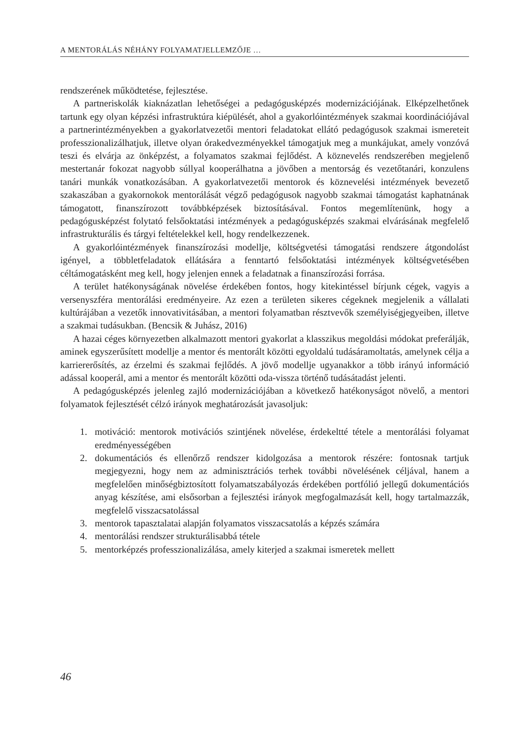A MENTORÁLÁS NÉHÁNY FOLYAMATJELLEMZŐJE …
rendszerének működtetése, fejlesztése.
A partneriskolák kiaknázatlan lehetőségei a pedagógusképzés modernizációjának. Elképzelhetőnek tartunk egy olyan képzési infrastruktúra kiépülését, ahol a gyakorlóintézmények szakmai koordinációjával a partnerintézményekben a gyakorlatvezetői mentori feladatokat ellátó pedagógusok szakmai ismereteit professzionalizálhatjuk, illetve olyan órakedvezményekkel támogatjuk meg a munkájukat, amely vonzóvá teszi és elvárja az önképzést, a folyamatos szakmai fejlődést. A köznevelés rendszerében megjelenő mestertanár fokozat nagyobb súllyal kooperálhatna a jövőben a mentorság és vezetőtanári, konzulens tanári munkák vonatkozásában. A gyakorlatvezetői mentorok és köznevelési intézmények bevezető szakaszában a gyakornokok mentorálását végző pedagógusok nagyobb szakmai támogatást kaphatnának támogatott, finanszírozott továbbképzések biztosításával. Fontos megemlítenünk, hogy a pedagógusképzést folytató felsőoktatási intézmények a pedagógusképzés szakmai elvárásának megfelelő infrastrukturális és tárgyi feltételekkel kell, hogy rendelkezzenek.
A gyakorlóintézmények finanszírozási modellje, költségvetési támogatási rendszere átgondolást igényel, a többletfeladatok ellátására a fenntartó felsőoktatási intézmények költségvetésében céltámogatásként meg kell, hogy jelenjen ennek a feladatnak a finanszírozási forrása.
A terület hatékonyságának növelése érdekében fontos, hogy kitekintéssel bírjunk cégek, vagyis a versenyszféra mentorálási eredményeire. Az ezen a területen sikeres cégeknek megjelenik a vállalati kultúrájában a vezetők innovativitásában, a mentori folyamatban résztvevők személyiségjegyeiben, illetve a szakmai tudásukban. (Bencsik & Juhász, 2016)
A hazai céges környezetben alkalmazott mentori gyakorlat a klasszikus megoldási módokat preferálják, aminek egyszerűsített modellje a mentor és mentorált közötti egyoldalú tudásáramoltatás, amelynek célja a karriererősítés, az érzelmi és szakmai fejlődés. A jövő modellje ugyanakkor a több irányú információ adással kooperál, ami a mentor és mentorált közötti oda-vissza történő tudásátadást jelenti.
A pedagógusképzés jelenleg zajló modernizációjában a következő hatékonyságot növelő, a mentori folyamatok fejlesztését célzó irányok meghatározását javasoljuk:
1. motiváció: mentorok motivációs szintjének növelése, érdekeltté tétele a mentorálási folyamat eredményességében
2. dokumentációs és ellenőrző rendszer kidolgozása a mentorok részére: fontosnak tartjuk megjegyezni, hogy nem az adminisztrációs terhek további növelésének céljával, hanem a megfelelően minőségbiztosított folyamatszabályozás érdekében portfólió jellegű dokumentációs anyag készítése, ami elsősorban a fejlesztési irányok megfogalmazását kell, hogy tartalmazzák, megfelelő visszacsatolással
3. mentorok tapasztalatai alapján folyamatos visszacsatolás a képzés számára
4. mentorálási rendszer strukturálisabbá tétele
5. mentorképzés professzionalizálása, amely kiterjed a szakmai ismeretek mellett
46